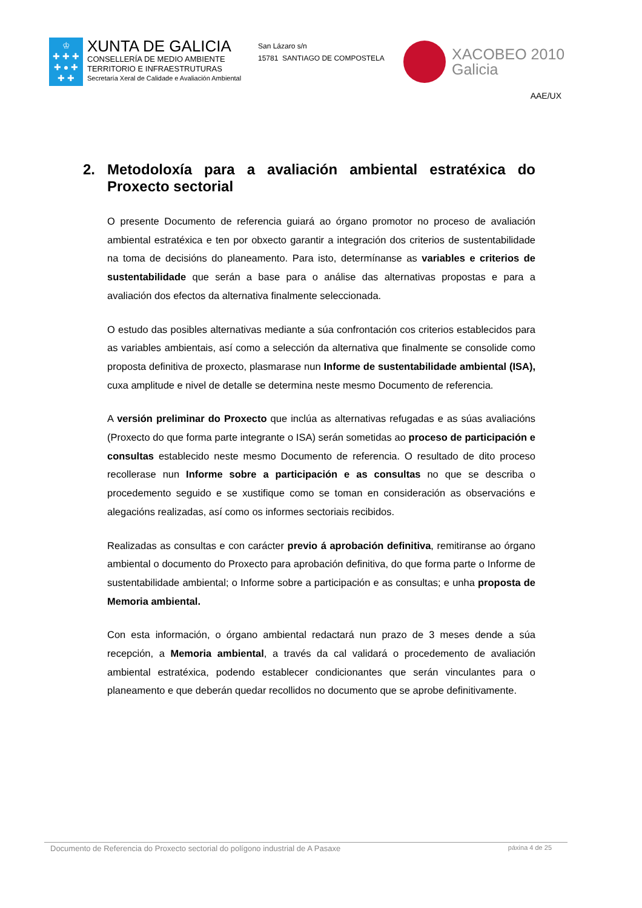♔
✚ ✚ ✚
✚ ● ✚
✚ ✚
XUNTA DE GALICIA
CONSELLERÍA DE MEDIO AMBIENTE
TERRITORIO E INFRAESTRUTURAS
Secretaría Xeral de Calidade e Avaliación Ambiental
San Lázaro s/n
15781 SANTIAGO DE COMPOSTELA
XACOBEO 2010
Galicia
AAE/UX
2. Metodoloxía para a avaliación ambiental estratéxica do Proxecto sectorial
O presente Documento de referencia guiará ao órgano promotor no proceso de avaliación ambiental estratéxica e ten por obxecto garantir a integración dos criterios de sustentabilidade na toma de decisións do planeamento. Para isto, determínanse as variables e criterios de sustentabilidade que serán a base para o análise das alternativas propostas e para a avaliación dos efectos da alternativa finalmente seleccionada.
O estudo das posibles alternativas mediante a súa confrontación cos criterios establecidos para as variables ambientais, así como a selección da alternativa que finalmente se consolide como proposta definitiva de proxecto, plasmarase nun Informe de sustentabilidade ambiental (ISA), cuxa amplitude e nivel de detalle se determina neste mesmo Documento de referencia.
A versión preliminar do Proxecto que inclúa as alternativas refugadas e as súas avaliacións (Proxecto do que forma parte integrante o ISA) serán sometidas ao proceso de participación e consultas establecido neste mesmo Documento de referencia. O resultado de dito proceso recollerase nun Informe sobre a participación e as consultas no que se describa o procedemento seguido e se xustifique como se toman en consideración as observacións e alegacións realizadas, así como os informes sectoriais recibidos.
Realizadas as consultas e con carácter previo á aprobación definitiva, remitiranse ao órgano ambiental o documento do Proxecto para aprobación definitiva, do que forma parte o Informe de sustentabilidade ambiental; o Informe sobre a participación e as consultas; e unha proposta de Memoria ambiental.
Con esta información, o órgano ambiental redactará nun prazo de 3 meses dende a súa recepción, a Memoria ambiental, a través da cal validará o procedemento de avaliación ambiental estratéxica, podendo establecer condicionantes que serán vinculantes para o planeamento e que deberán quedar recollidos no documento que se aprobe definitivamente.
Documento de Referencia do Proxecto sectorial do polígono industrial de A Pasaxe páxina 4 de 25